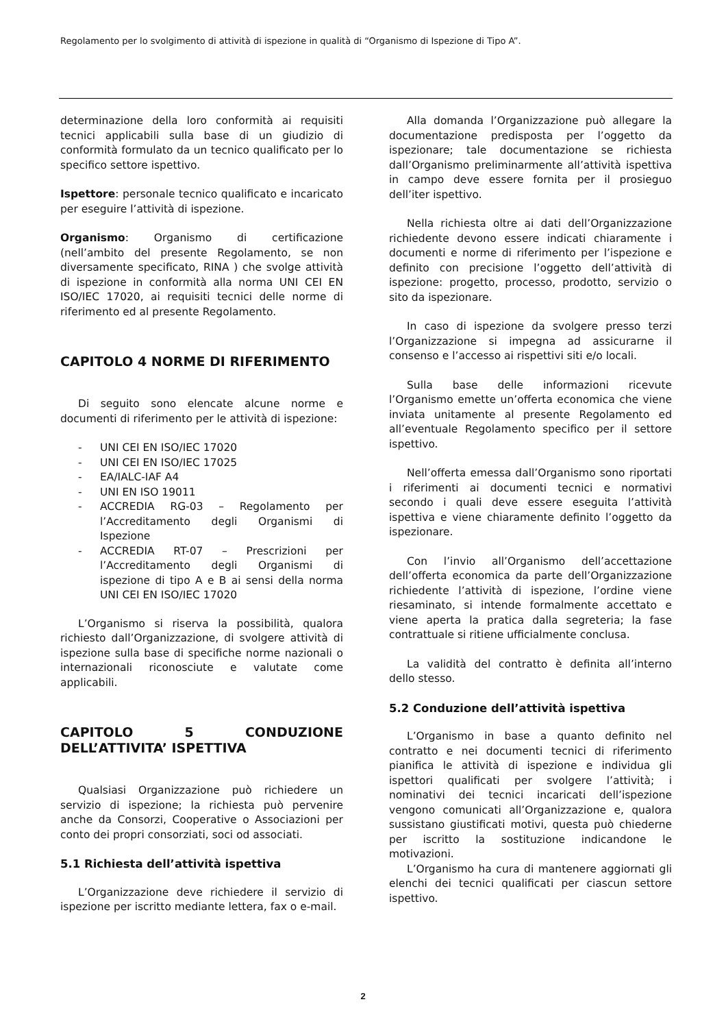Regolamento per lo svolgimento di attività di ispezione in qualità di “Organismo di Ispezione di Tipo A”.
determinazione della loro conformità ai requisiti tecnici applicabili sulla base di un giudizio di conformità formulato da un tecnico qualificato per lo specifico settore ispettivo.
Ispettore: personale tecnico qualificato e incaricato per eseguire l’attività di ispezione.
Organismo: Organismo di certificazione (nell’ambito del presente Regolamento, se non diversamente specificato, RINA ) che svolge attività di ispezione in conformità alla norma UNI CEI EN ISO/IEC 17020, ai requisiti tecnici delle norme di riferimento ed al presente Regolamento.
CAPITOLO 4 NORME DI RIFERIMENTO
Di seguito sono elencate alcune norme e documenti di riferimento per le attività di ispezione:
- UNI CEI EN ISO/IEC 17020
- UNI CEI EN ISO/IEC 17025
- EA/IALC-IAF A4
- UNI EN ISO 19011
- ACCREDIA RG-03 – Regolamento per l’Accreditamento degli Organismi di Ispezione
- ACCREDIA RT-07 – Prescrizioni per l’Accreditamento degli Organismi di ispezione di tipo A e B ai sensi della norma UNI CEI EN ISO/IEC 17020
L’Organismo si riserva la possibilità, qualora richiesto dall’Organizzazione, di svolgere attività di ispezione sulla base di specifiche norme nazionali o internazionali riconosciute e valutate come applicabili.
CAPITOLO 5 CONDUZIONE DELL’ATTIVITA’ ISPETTIVA
Qualsiasi Organizzazione può richiedere un servizio di ispezione; la richiesta può pervenire anche da Consorzi, Cooperative o Associazioni per conto dei propri consorziati, soci od associati.
5.1 Richiesta dell’attività ispettiva
L’Organizzazione deve richiedere il servizio di ispezione per iscritto mediante lettera, fax o e-mail.
Alla domanda l’Organizzazione può allegare la documentazione predisposta per l’oggetto da ispezionare; tale documentazione se richiesta dall’Organismo preliminarmente all’attività ispettiva in campo deve essere fornita per il prosieguo dell’iter ispettivo.
Nella richiesta oltre ai dati dell’Organizzazione richiedente devono essere indicati chiaramente i documenti e norme di riferimento per l’ispezione e definito con precisione l’oggetto dell’attività di ispezione: progetto, processo, prodotto, servizio o sito da ispezionare.
In caso di ispezione da svolgere presso terzi l’Organizzazione si impegna ad assicurarne il consenso e l’accesso ai rispettivi siti e/o locali.
Sulla base delle informazioni ricevute l’Organismo emette un’offerta economica che viene inviata unitamente al presente Regolamento ed all’eventuale Regolamento specifico per il settore ispettivo.
Nell’offerta emessa dall’Organismo sono riportati i riferimenti ai documenti tecnici e normativi secondo i quali deve essere eseguita l’attività ispettiva e viene chiaramente definito l’oggetto da ispezionare.
Con l’invio all’Organismo dell’accettazione dell’offerta economica da parte dell’Organizzazione richiedente l’attività di ispezione, l’ordine viene riesaminato, si intende formalmente accettato e viene aperta la pratica dalla segreteria; la fase contrattuale si ritiene ufficialmente conclusa.
La validità del contratto è definita all’interno dello stesso.
5.2 Conduzione dell’attività ispettiva
L’Organismo in base a quanto definito nel contratto e nei documenti tecnici di riferimento pianifica le attività di ispezione e individua gli ispettori qualificati per svolgere l’attività; i nominativi dei tecnici incaricati dell’ispezione vengono comunicati all’Organizzazione e, qualora sussistano giustificati motivi, questa può chiederne per iscritto la sostituzione indicandone le motivazioni.
L’Organismo ha cura di mantenere aggiornati gli elenchi dei tecnici qualificati per ciascun settore ispettivo.
2